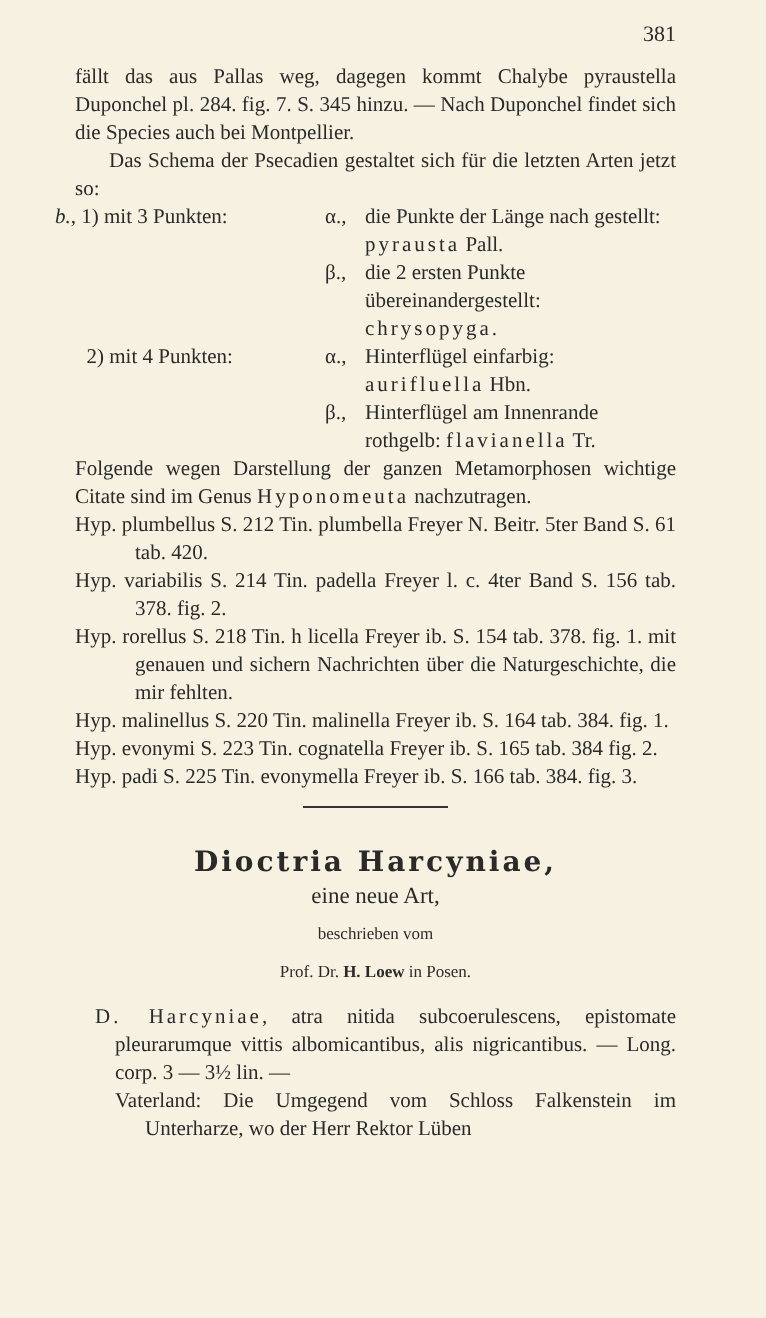381
fällt das aus Pallas weg, dagegen kommt Chalybe pyraustella Duponchel pl. 284. fig. 7. S. 345 hinzu. — Nach Duponchel findet sich die Species auch bei Montpellier.
Das Schema der Psecadien gestaltet sich für die letzten Arten jetzt so:
b., 1) mit 3 Punkten:
α.,
die Punkte der Länge nach gestellt: pyrausta Pall.
β.,
die 2 ersten Punkte übereinandergestellt: chrysopyga.
2) mit 4 Punkten:
α.,
Hinterflügel einfarbig: aurifluella Hbn.
β.,
Hinterflügel am Innenrande rothgelb: flavianella Tr.
Folgende wegen Darstellung der ganzen Metamorphosen wichtige Citate sind im Genus Hyponomeuta nachzutragen.
Hyp. plumbellus S. 212 Tin. plumbella Freyer N. Beitr. 5ter Band S. 61 tab. 420.
Hyp. variabilis S. 214 Tin. padella Freyer l. c. 4ter Band S. 156 tab. 378. fig. 2.
Hyp. rorellus S. 218 Tin. h licella Freyer ib. S. 154 tab. 378. fig. 1. mit genauen und sichern Nachrichten über die Naturgeschichte, die mir fehlten.
Hyp. malinellus S. 220 Tin. malinella Freyer ib. S. 164 tab. 384. fig. 1.
Hyp. evonymi S. 223 Tin. cognatella Freyer ib. S. 165 tab. 384 fig. 2.
Hyp. padi S. 225 Tin. evonymella Freyer ib. S. 166 tab. 384. fig. 3.
Dioctria Harcyniae,
eine neue Art,
beschrieben vom
Prof. Dr. H. Loew in Posen.
D. Harcyniae, atra nitida subcoerulescens, epistomate pleurarumque vittis albomicantibus, alis nigricantibus. — Long. corp. 3 — 3½ lin. —
Vaterland: Die Umgegend vom Schloss Falkenstein im Unterharze, wo der Herr Rektor Lüben